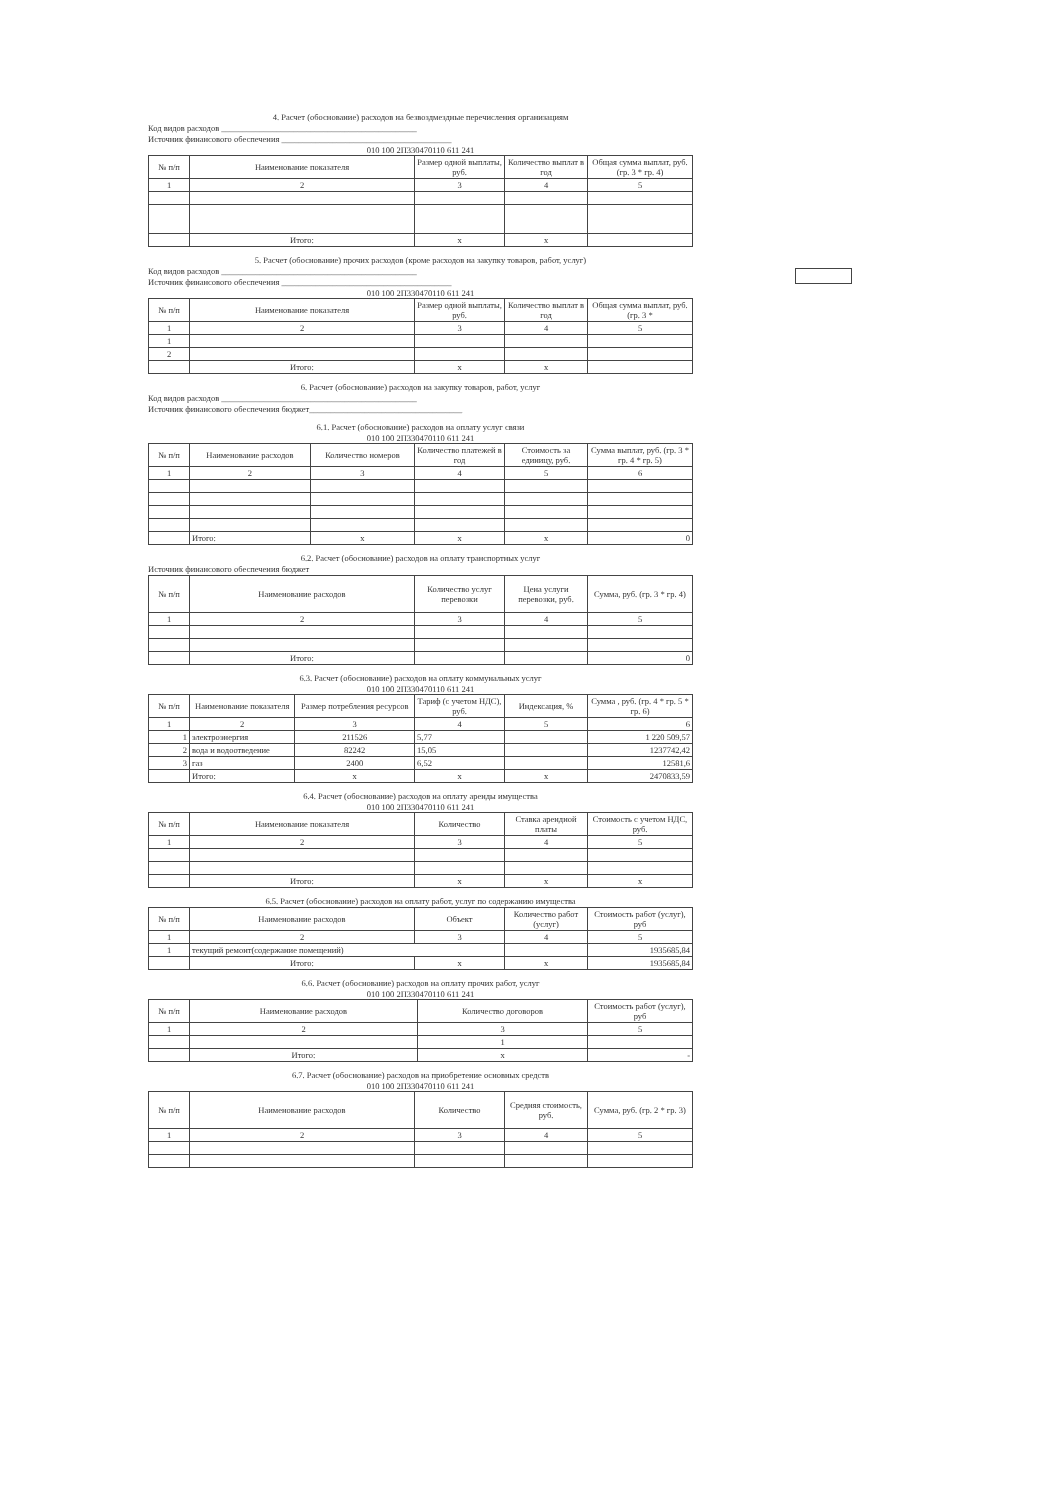4. Расчет (обоснование) расходов на безвоздмездные перечисления организациям
Код видов расходов ______________________________________________
Источник финансового обеспечения ________________________________________
010 100 2П330470110 611 241
| № п/п | Наименование показателя | Размер одной выплаты, руб. | Количество выплат в год | Общая сумма выплат, руб. (гр. 3 * гр. 4) |
| --- | --- | --- | --- | --- |
| 1 | 2 | 3 | 4 | 5 |
| | Итого: | x | x | |
5. Расчет (обоснование) прочих расходов (кроме расходов на закупку товаров, работ, услуг)
Код видов расходов ______________________________________________
Источник финансового обеспечения ________________________________________
010 100 2П330470110 611 241
| № п/п | Наименование показателя | Размер одной выплаты, руб. | Количество выплат в год | Общая сумма выплат, руб. (гр. 3 * |
| --- | --- | --- | --- | --- |
| 1 | 2 | 3 | 4 | 5 |
| 1 | | | | |
| 2 | | | | |
| | Итого: | x | x | |
6. Расчет (обоснование) расходов на закупку товаров, работ, услуг
Код видов расходов ______________________________________________
Источник финансового обеспечения бюджет____________________________________
6.1. Расчет (обоснование) расходов на оплату услуг связи
010 100 2П330470110 611 241
| № п/п | Наименование расходов | Количество номеров | Количество платежей в год | Стоимость за единицу, руб. | Сумма выплат, руб. (гр. 3 * гр. 4 * гр. 5) |
| --- | --- | --- | --- | --- | --- |
| 1 | 2 | 3 | 4 | 5 | 6 |
| | Итого: | x | x | x | 0 |
6.2. Расчет (обоснование) расходов на оплату транспортных услуг
Источник финансового обеспечения бюджет
| № п/п | Наименование расходов | Количество услуг перевозки | Цена услуги перевозки, руб. | Сумма, руб. (гр. 3 * гр. 4) |
| --- | --- | --- | --- | --- |
| 1 | 2 | 3 | 4 | 5 |
| | Итого: | | | 0 |
6.3. Расчет (обоснование) расходов на оплату коммунальных услуг
010 100 2П330470110 611 241
| № п/п | Наименование показателя | Размер потребления ресурсов | Тариф (с учетом НДС), руб. | Индексация, % | Сумма , руб. (гр. 4 * гр. 5 * гр. 6) |
| --- | --- | --- | --- | --- | --- |
| 1 | 2 | 3 | 4 | 5 | 6 |
| 1 | электроэнергия | 211526 | 5,77 | | 1 220 509,57 |
| 2 | вода и водоотведение | 82242 | 15,05 | | 1237742,42 |
| 3 | газ | 2400 | 6,52 | | 12581,6 |
| | Итого: | x | x | x | 2470833,59 |
6.4. Расчет (обоснование) расходов на оплату аренды имущества
010 100 2П330470110 611 241
| № п/п | Наименование показателя | Количество | Ставка арендной платы | Стоимость с учетом НДС, руб. |
| --- | --- | --- | --- | --- |
| 1 | 2 | 3 | 4 | 5 |
| | Итого: | x | x | x |
6.5. Расчет (обоснование) расходов на оплату работ, услуг по содержанию имущества
| № п/п | Наименование расходов | Объект | Количество работ (услуг) | Стоимость работ (услуг), руб |
| --- | --- | --- | --- | --- |
| 1 | 2 | 3 | 4 | 5 |
| 1 | текущий ремонт(содержание помещений) | | | 1935685,84 |
| | Итого: | x | x | 1935685,84 |
6.6. Расчет (обоснование) расходов на оплату прочих работ, услуг
010 100 2П330470110 611 241
| № п/п | Наименование расходов | Количество договоров | Стоимость работ (услуг), руб |
| --- | --- | --- | --- |
| 1 | 2 | 3 | 5 |
| | | 1 | |
| | Итого: | x | - |
6.7. Расчет (обоснование) расходов на приобретение основных средств
010 100 2П330470110 611 241
| № п/п | Наименование расходов | Количество | Средняя стоимость, руб. | Сумма, руб. (гр. 2 * гр. 3) |
| --- | --- | --- | --- | --- |
| 1 | 2 | 3 | 4 | 5 |